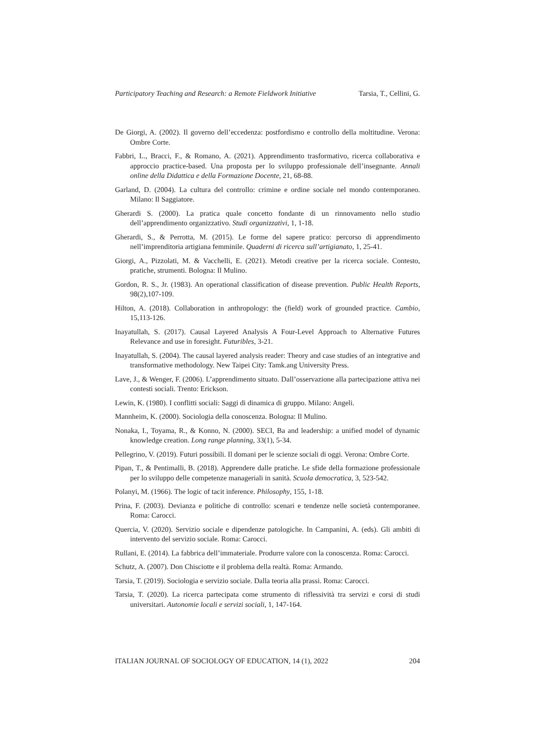Participatory Teaching and Research: a Remote Fieldwork Initiative Tarsia, T., Cellini, G.
De Giorgi, A. (2002). Il governo dell’eccedenza: postfordismo e controllo della moltitudine. Verona: Ombre Corte.
Fabbri, L., Bracci, F., & Romano, A. (2021). Apprendimento trasformativo, ricerca collaborativa e approccio practice-based. Una proposta per lo sviluppo professionale dell’insegnante. Annali online della Didattica e della Formazione Docente, 21, 68-88.
Garland, D. (2004). La cultura del controllo: crimine e ordine sociale nel mondo contemporaneo. Milano: Il Saggiatore.
Gherardi S. (2000). La pratica quale concetto fondante di un rinnovamento nello studio dell’apprendimento organizzativo. Studi organizzativi, 1, 1-18.
Gherardi, S., & Perrotta, M. (2015). Le forme del sapere pratico: percorso di apprendimento nell’imprenditoria artigiana femminile. Quaderni di ricerca sull’artigianato, 1, 25-41.
Giorgi, A., Pizzolati, M. & Vacchelli, E. (2021). Metodi creative per la ricerca sociale. Contesto, pratiche, strumenti. Bologna: Il Mulino.
Gordon, R. S., Jr. (1983). An operational classification of disease prevention. Public Health Reports, 98(2),107-109.
Hilton, A. (2018). Collaboration in anthropology: the (field) work of grounded practice. Cambio, 15,113-126.
Inayatullah, S. (2017). Causal Layered Analysis A Four-Level Approach to Alternative Futures Relevance and use in foresight. Futuribles, 3-21.
Inayatullah, S. (2004). The causal layered analysis reader: Theory and case studies of an integrative and transformative methodology. New Taipei City: Tamk.ang University Press.
Lave, J., & Wenger, F. (2006). L’apprendimento situato. Dall’osservazione alla partecipazione attiva nei contesti sociali. Trento: Erickson.
Lewin, K. (1980). I conflitti sociali: Saggi di dinamica di gruppo. Milano: Angeli.
Mannheim, K. (2000). Sociologia della conoscenza. Bologna: Il Mulino.
Nonaka, I., Toyama, R., & Konno, N. (2000). SECI, Ba and leadership: a unified model of dynamic knowledge creation. Long range planning, 33(1), 5-34.
Pellegrino, V. (2019). Futuri possibili. Il domani per le scienze sociali di oggi. Verona: Ombre Corte.
Pipan, T., & Pentimalli, B. (2018). Apprendere dalle pratiche. Le sfide della formazione professionale per lo sviluppo delle competenze manageriali in sanità. Scuola democratica, 3, 523-542.
Polanyi, M. (1966). The logic of tacit inference. Philosophy, 155, 1-18.
Prina, F. (2003). Devianza e politiche di controllo: scenari e tendenze nelle società contemporanee. Roma: Carocci.
Quercia, V. (2020). Servizio sociale e dipendenze patologiche. In Campanini, A. (eds). Gli ambiti di intervento del servizio sociale. Roma: Carocci.
Rullani, E. (2014). La fabbrica dell’immateriale. Produrre valore con la conoscenza. Roma: Carocci.
Schutz, A. (2007). Don Chisciotte e il problema della realtà. Roma: Armando.
Tarsia, T. (2019). Sociologia e servizio sociale. Dalla teoria alla prassi. Roma: Carocci.
Tarsia, T. (2020). La ricerca partecipata come strumento di riflessività tra servizi e corsi di studi universitari. Autonomie locali e servizi sociali, 1, 147-164.
ITALIAN JOURNAL OF SOCIOLOGY OF EDUCATION, 14 (1), 2022 204